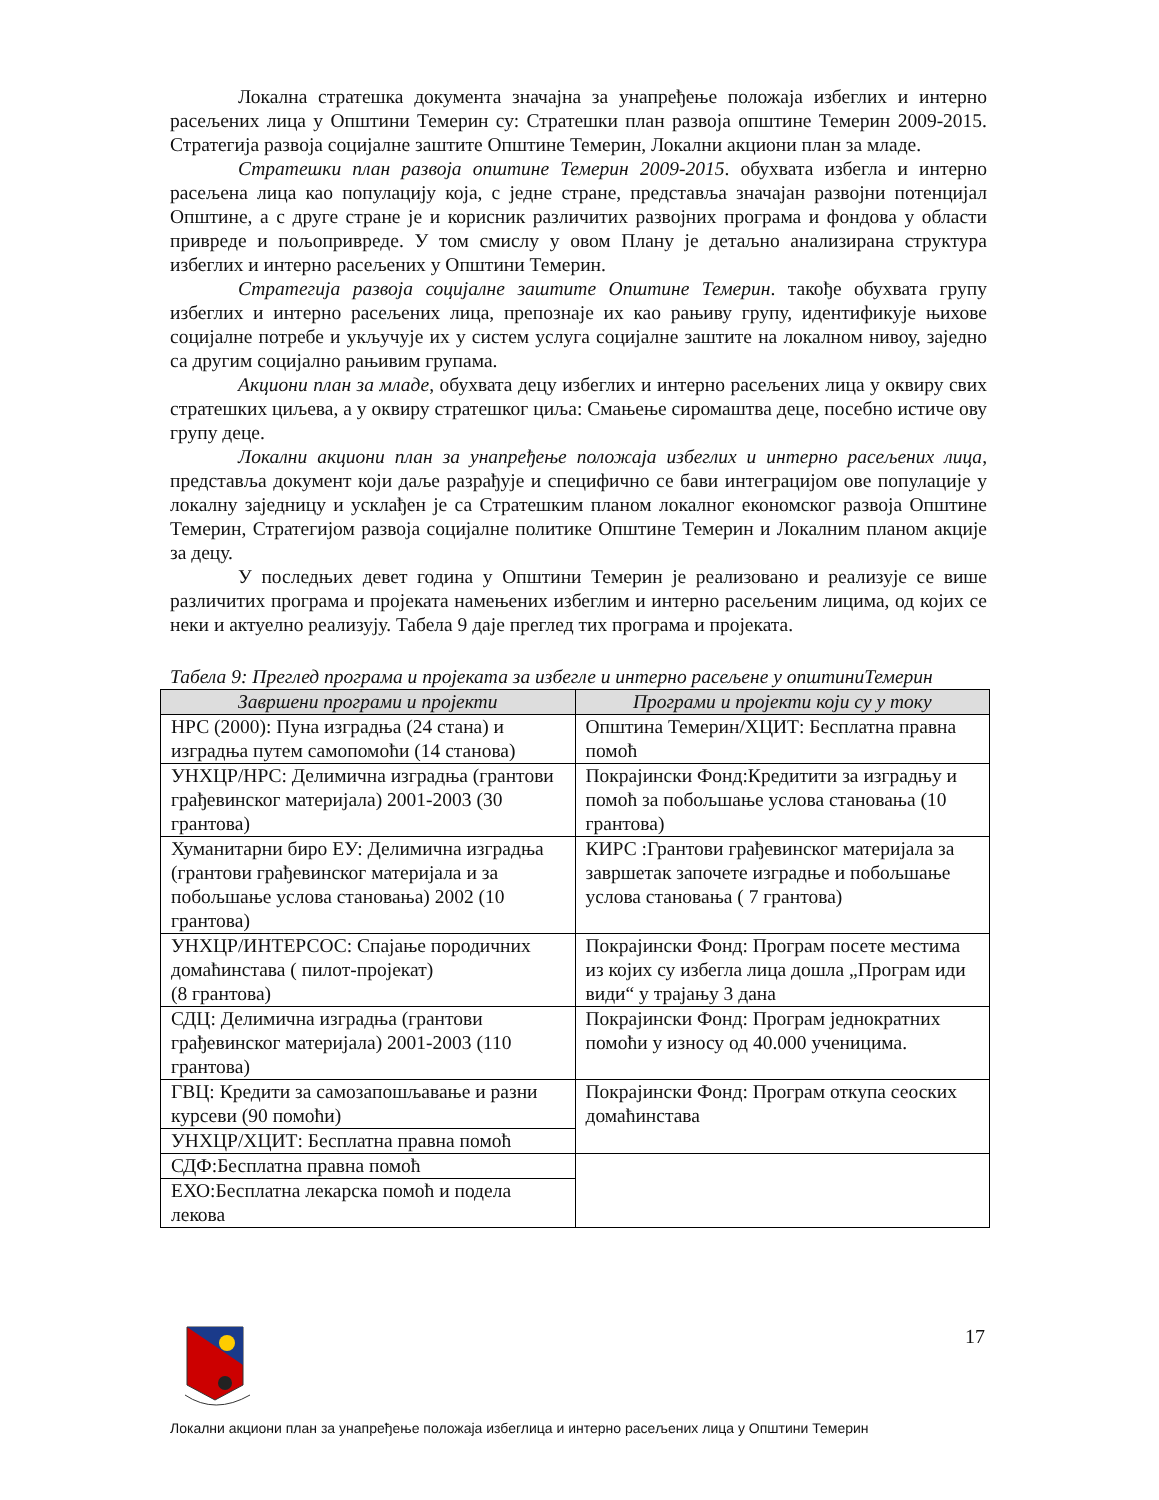Локална стратешка документа значајна за унапређење положаја избеглих и интерно расељених лица у Општини Темерин су: Стратешки план развоја општине Темерин 2009-2015. Стратегија развоја социјалне заштите Општине Темерин, Локални акциони план за младе.
Стратешки план развоја општине Темерин 2009-2015. обухвата избегла и интерно расељена лица као популацију која, с једне стране, представља значајан развојни потенцијал Општине, а с друге стране је и корисник различитих развојних програма и фондова у области привреде и пољопривреде. У том смислу у овом Плану је детаљно анализирана структура избеглих и интерно расељених у Општини Темерин.
Стратегија развоја социјалне заштите Општине Темерин. такође обухвата групу избеглих и интерно расељених лица, препознаје их као рањиву групу, идентификује њихове социјалне потребе и укључује их у систем услуга социјалне заштите на локалном нивоу, заједно са другим социјално рањивим групама.
Акциони план за младе, обухвата децу избеглих и интерно расељених лица у оквиру свих стратешких циљева, а у оквиру стратешког циља: Смањење сиромаштва деце, посебно истиче ову групу деце.
Локални акциони план за унапређење положаја избеглих и интерно расељених лица, представља документ који даље разрађује и специфично се бави интеграцијом ове популације у локалну заједницу и усклађен је са Стратешким планом локалног економског развоја Општине Темерин, Стратегијом развоја социјалне политике Општине Темерин и Локалним планом акције за децу.
У последњих девет година у Општини Темерин је реализовано и реализује се више различитих програма и пројеката намењених избеглим и интерно расељеним лицима, од којих се неки и актуелно реализују. Табела 9 даје преглед тих програма и пројеката.
Табела 9: Преглед програма и пројеката за избегле и интерно расељене у општиниТемерин
| Завршени програми и пројекти | Програми и пројекти који су у току |
| --- | --- |
| НРС (2000): Пуна изградња (24 стана) и изградња путем самопомоћи (14 станова) | Општина Темерин/ХЦИТ: Бесплатна правна помоћ |
| УНХЦР/НРС: Делимична изградња (грантови грађевинског материјала) 2001-2003 (30 грантова) | Покрајински Фонд:Кредитити за изградњу и помоћ за побољшање услова становања (10 грантова) |
| Хуманитарни биро ЕУ: Делимична изградња (грантови грађевинског материјала и за побољшање услова становања) 2002 (10 грантова) | КИРС :Грантови грађевинског материјала за завршетак започете изградње и побољшање услова становања ( 7 грантова) |
| УНХЦР/ИНТЕРСОС: Спајање породичних домаћинстава ( пилот-пројекат) (8 грантова) | Покрајински Фонд: Програм посете местима из којих су избегла лица дошла „Програм иди види“ у трајању 3 дана |
| СДЦ: Делимична изградња (грантови грађевинског материјала) 2001-2003 (110 грантова) | Покрајински Фонд: Програм једнократних помоћи у износу од 40.000 ученицима. |
| ГВЦ: Кредити за самозапошљавање и разни курсеви (90 помоћи) | Покрајински Фонд: Програм откупа сеоских домаћинстава |
| УНХЦР/ХЦИТ: Бесплатна правна помоћ | |
| СДФ:Бесплатна правна помоћ | |
| ЕХО:Бесплатна лекарска помоћ и подела лекова | |
17
Локални акциони план за унапређење положаја избеглица и интерно расељених лица у Општини Темерин